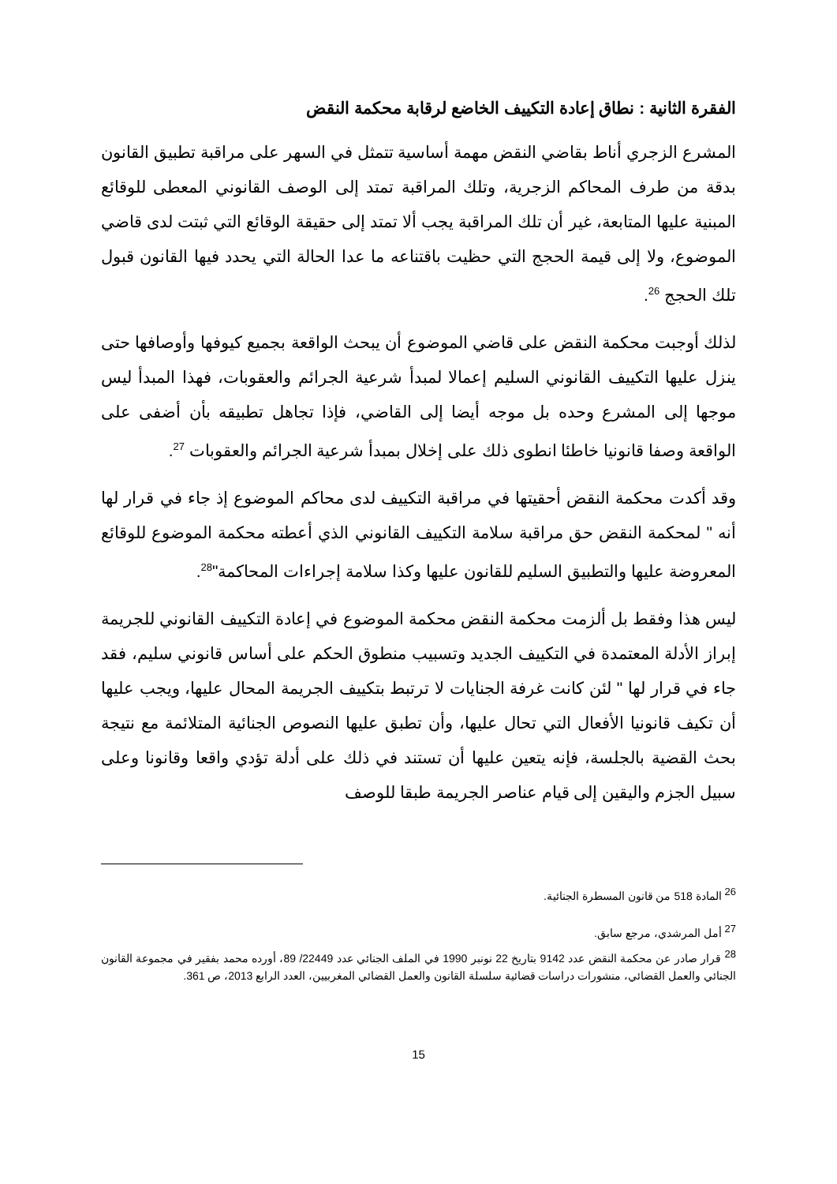الفقرة الثانية : نطاق إعادة التكييف الخاضع لرقابة محكمة النقض
المشرع الزجري أناط بقاضي النقض مهمة أساسية تتمثل في السهر على مراقبة تطبيق القانون بدقة من طرف المحاكم الزجرية، وتلك المراقبة تمتد إلى الوصف القانوني المعطى للوقائع المبنية عليها المتابعة، غير أن تلك المراقبة يجب ألا تمتد إلى حقيقة الوقائع التي ثبتت لدى قاضي الموضوع، ولا إلى قيمة الحجج التي حظيت باقتناعه ما عدا الحالة التي يحدد فيها القانون قبول تلك الحجج <sup>26</sup>.
لذلك أوجبت محكمة النقض على قاضي الموضوع أن يبحث الواقعة بجميع كيوفها وأوصافها حتى ينزل عليها التكييف القانوني السليم إعمالا لمبدأ شرعية الجرائم والعقوبات، فهذا المبدأ ليس موجها إلى المشرع وحده بل موجه أيضا إلى القاضي، فإذا تجاهل تطبيقه بأن أضفى على الواقعة وصفا قانونيا خاطئا انطوى ذلك على إخلال بمبدأ شرعية الجرائم والعقوبات <sup>27</sup>.
وقد أكدت محكمة النقض أحقيتها في مراقبة التكييف لدى محاكم الموضوع إذ جاء في قرار لها أنه " لمحكمة النقض حق مراقبة سلامة التكييف القانوني الذي أعطته محكمة الموضوع للوقائع المعروضة عليها والتطبيق السليم للقانون عليها وكذا سلامة إجراءات المحاكمة"<sup>28</sup>.
ليس هذا وفقط بل ألزمت محكمة النقض محكمة الموضوع في إعادة التكييف القانوني للجريمة إبراز الأدلة المعتمدة في التكييف الجديد وتسبيب منطوق الحكم على أساس قانوني سليم، فقد جاء في قرار لها " لئن كانت غرفة الجنايات لا ترتبط بتكييف الجريمة المحال عليها، ويجب عليها أن تكيف قانونيا الأفعال التي تحال عليها، وأن تطبق عليها النصوص الجنائية المتلائمة مع نتيجة بحث القضية بالجلسة، فإنه يتعين عليها أن تستند في ذلك على أدلة تؤدي واقعا وقانونا وعلى سبيل الجزم واليقين إلى قيام عناصر الجريمة طبقا للوصف
<sup>26</sup> المادة 518 من قانون المسطرة الجنائية.
<sup>27</sup> أمل المرشدي، مرجع سابق.
<sup>28</sup> قرار صادر عن محكمة النقض عدد 9142 بتاريخ 22 نونبر 1990 في الملف الجنائي عدد 22449/ 89، أورده محمد بفقير في مجموعة القانون الجنائي والعمل القضائي، منشورات دراسات قضائية سلسلة القانون والعمل القضائي المغربيين، العدد الرابع 2013، ص 361.
15